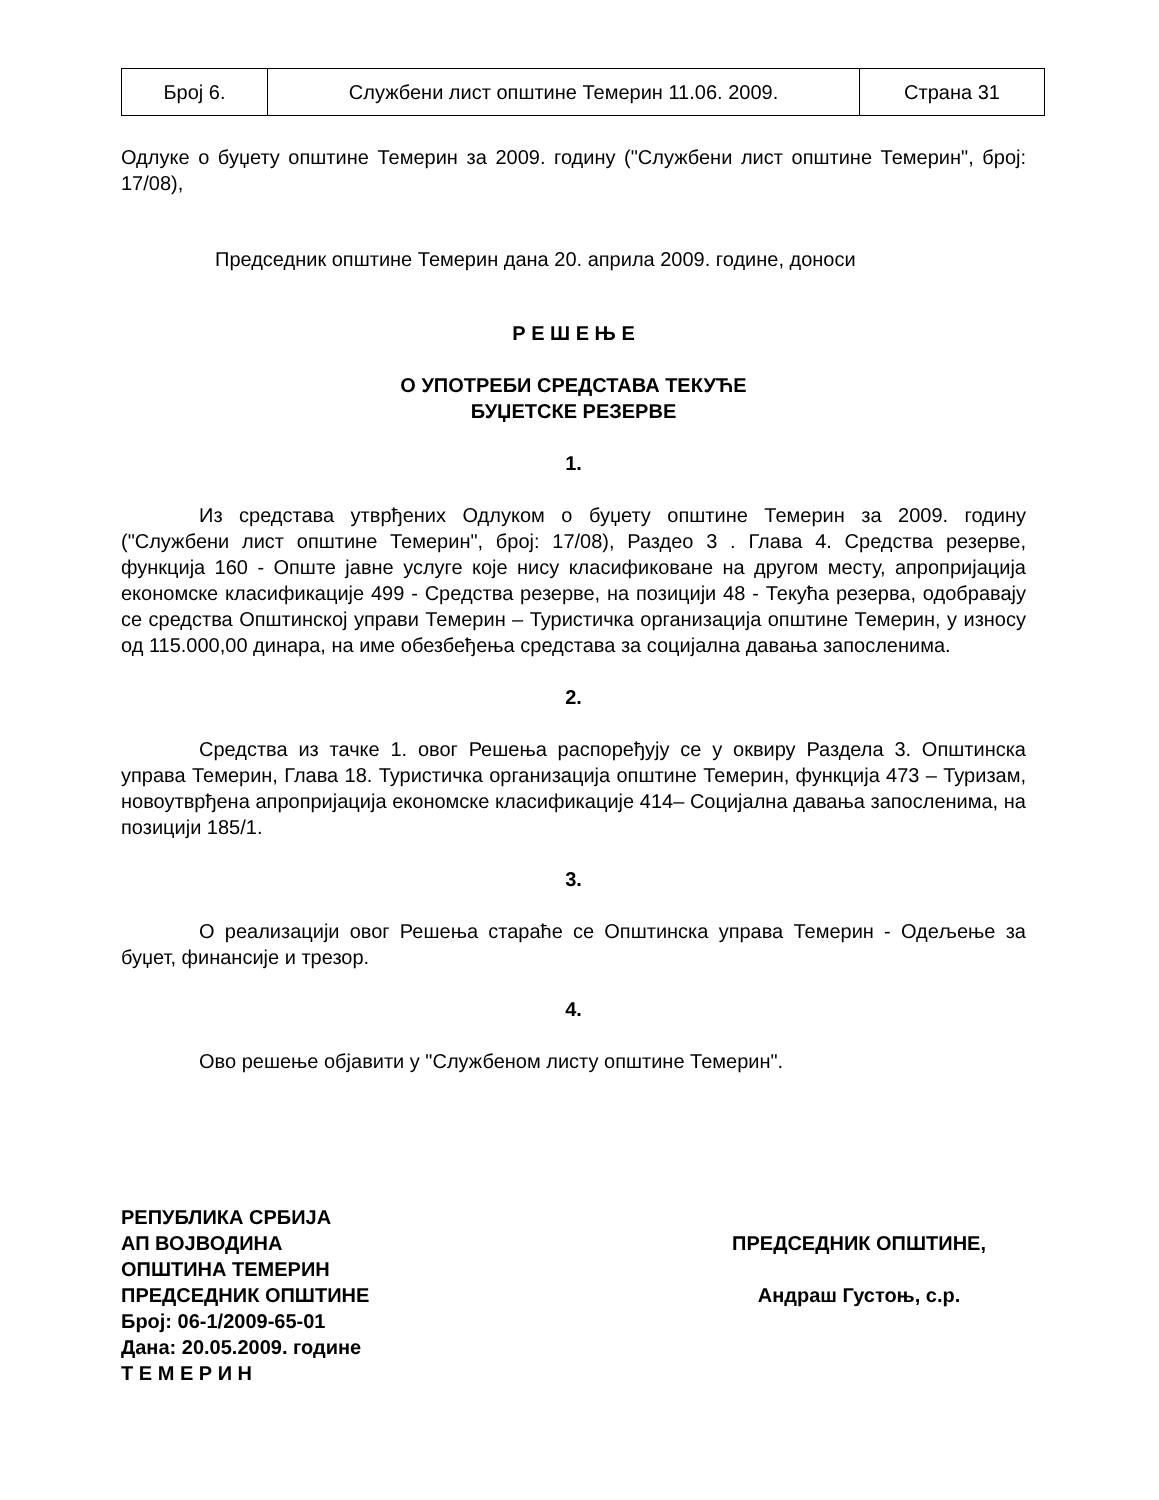| Број 6. | Службени лист општине Темерин 11.06. 2009. | Страна 31 |
Одлуке о буџету општине Темерин за 2009. годину ("Службени лист општине Темерин", број: 17/08),
Председник општине Темерин дана 20. априла 2009. године, доноси
Р Е Ш Е Њ Е
О УПОТРЕБИ СРЕДСТАВА ТЕКУЋЕ
БУЏЕТСКЕ РЕЗЕРВЕ
1.
Из средстава утврђених Одлуком о буџету општине Темерин за 2009. годину ("Службени лист општине Темерин", број: 17/08), Раздео 3 . Глава 4. Средства резерве, функција 160 - Опште јавне услуге које нису класификоване на другом месту, апропријација економске класификације 499 - Средства резерве, на позицији 48 - Текућа резерва, одобравају се средства Општинској управи Темерин – Туристичка организација општине Темерин, у износу од 115.000,00 динара, на име обезбеђења средстава за социјална давања запосленима.
2.
Средства из тачке 1. овог Решења распоређују се у оквиру Раздела 3. Општинска управа Темерин, Глава 18. Туристичка организација општине Темерин, функција 473 – Туризам, новоутврђена апропријација економске класификације 414– Социјална давања запосленима, на позицији 185/1.
3.
О реализацији овог Решења стараће се Општинска управа Темерин - Одељење за буџет, финансије и трезор.
4.
Ово решење објавити у "Службеном листу општине Темерин".
РЕПУБЛИКА СРБИЈА
АП ВОЈВОДИНА
ОПШТИНА ТЕМЕРИН
ПРЕДСЕДНИК ОПШТИНЕ
Број: 06-1/2009-65-01
Дана: 20.05.2009. године
Т Е М Е Р И Н
ПРЕДСЕДНИК ОПШТИНЕ,
Андраш Густоњ, с.р.